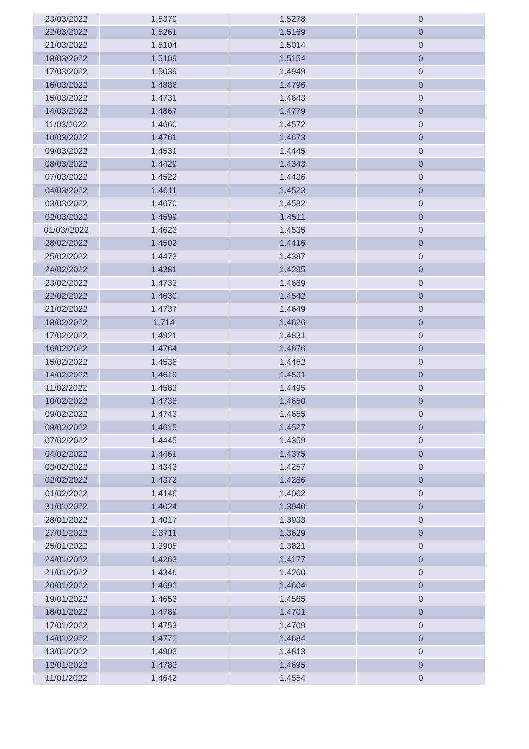| 23/03/2022 | 1.5370 | 1.5278 | 0 |
| 22/03/2022 | 1.5261 | 1.5169 | 0 |
| 21/03/2022 | 1.5104 | 1.5014 | 0 |
| 18/03/2022 | 1.5109 | 1.5154 | 0 |
| 17/03/2022 | 1.5039 | 1.4949 | 0 |
| 16/03/2022 | 1.4886 | 1.4796 | 0 |
| 15/03/2022 | 1.4731 | 1.4643 | 0 |
| 14/03/2022 | 1.4867 | 1.4779 | 0 |
| 11/03/2022 | 1.4660 | 1.4572 | 0 |
| 10/03/2022 | 1.4761 | 1.4673 | 0 |
| 09/03/2022 | 1.4531 | 1.4445 | 0 |
| 08/03/2022 | 1.4429 | 1.4343 | 0 |
| 07/03/2022 | 1.4522 | 1.4436 | 0 |
| 04/03/2022 | 1.4611 | 1.4523 | 0 |
| 03/03/2022 | 1.4670 | 1.4582 | 0 |
| 02/03/2022 | 1.4599 | 1.4511 | 0 |
| 01/03//2022 | 1.4623 | 1.4535 | 0 |
| 28/02/2022 | 1.4502 | 1.4416 | 0 |
| 25/02/2022 | 1.4473 | 1.4387 | 0 |
| 24/02/2022 | 1.4381 | 1.4295 | 0 |
| 23/02/2022 | 1.4733 | 1.4689 | 0 |
| 22/02/2022 | 1.4630 | 1.4542 | 0 |
| 21/02/2022 | 1.4737 | 1.4649 | 0 |
| 18/02/2022 | 1.714 | 1.4626 | 0 |
| 17/02/2022 | 1.4921 | 1.4831 | 0 |
| 16/02/2022 | 1.4764 | 1.4676 | 0 |
| 15/02/2022 | 1.4538 | 1.4452 | 0 |
| 14/02/2022 | 1.4619 | 1.4531 | 0 |
| 11/02/2022 | 1.4583 | 1.4495 | 0 |
| 10/02/2022 | 1.4738 | 1.4650 | 0 |
| 09/02/2022 | 1.4743 | 1.4655 | 0 |
| 08/02/2022 | 1.4615 | 1.4527 | 0 |
| 07/02/2022 | 1.4445 | 1.4359 | 0 |
| 04/02/2022 | 1.4461 | 1.4375 | 0 |
| 03/02/2022 | 1.4343 | 1.4257 | 0 |
| 02/02/2022 | 1.4372 | 1.4286 | 0 |
| 01/02/2022 | 1.4146 | 1.4062 | 0 |
| 31/01/2022 | 1.4024 | 1.3940 | 0 |
| 28/01/2022 | 1.4017 | 1.3933 | 0 |
| 27/01/2022 | 1.3711 | 1.3629 | 0 |
| 25/01/2022 | 1.3905 | 1.3821 | 0 |
| 24/01/2022 | 1.4263 | 1.4177 | 0 |
| 21/01/2022 | 1.4346 | 1.4260 | 0 |
| 20/01/2022 | 1.4692 | 1.4604 | 0 |
| 19/01/2022 | 1.4653 | 1.4565 | 0 |
| 18/01/2022 | 1.4789 | 1.4701 | 0 |
| 17/01/2022 | 1.4753 | 1.4709 | 0 |
| 14/01/2022 | 1.4772 | 1.4684 | 0 |
| 13/01/2022 | 1.4903 | 1.4813 | 0 |
| 12/01/2022 | 1.4783 | 1.4695 | 0 |
| 11/01/2022 | 1.4642 | 1.4554 | 0 |